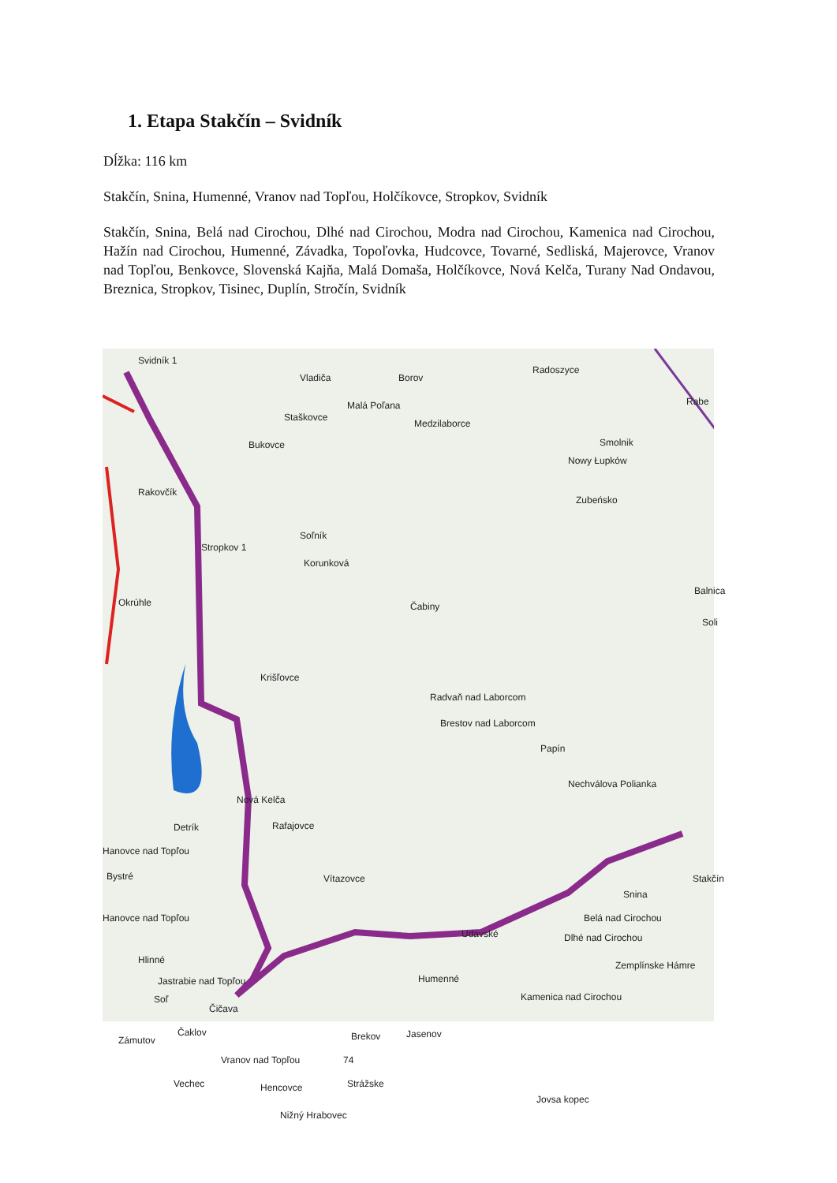1. Etapa Stakčín – Svidník
Dĺžka: 116 km
Stakčín, Snina, Humenné, Vranov nad Topľou, Holčíkovce, Stropkov, Svidník
Stakčín, Snina, Belá nad Cirochou, Dlhé nad Cirochou, Modra nad Cirochou, Kamenica nad Cirochou, Hažín nad Cirochou, Humenné, Závadka, Topoľovka, Hudcovce, Tovarné, Sedliská, Majerovce, Vranov nad Topľou, Benkovce, Slovenská Kajňa, Malá Domaša, Holčíkovce, Nová Kelča, Turany Nad Ondavou, Breznica, Stropkov, Tisinec, Duplín, Stročín, Svidník
Svidník 1
Vladiča Borov
Radoszyce
Rabe Malá Poľana
Staškovce
Medzilaborce
Bukovce Smolnik
Nowy Łupków
Rakovčík
Zubeńsko
Soľník
Stropkov 1
Korunková
Balnica
Okrúhle Čabiny
Soli
Krišľovce
Radvaň nad Laborcom
Brestov nad Laborcom
Papín
Nechválova Polianka
Nová Kelča
Detrík Rafajovce
Hanovce nad Topľou
Bystré Vítazovce Stakčín
Snina
Hanovce nad Topľou
Udavské
Belá nad Cirochou
Dlhé nad Cirochou
Zemplínske Hámre Hlinné
Humenné Jastrabie nad Topľou
Kamenica nad Cirochou Soľ
Čičava
Čaklov
Zámutov Brekov Jasenov
Vranov nad Topľou 74
Vechec Hencovce Strážske
Jovsa kopec
Nižný Hrabovec